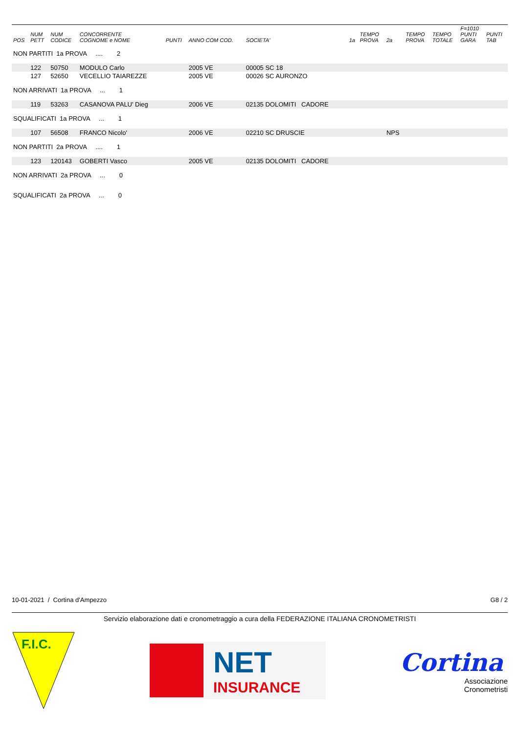| POS | NUM PETT | NUM CODICE | CONCORRENTE COGNOME e NOME | PUNTI | ANNO COM COD. | SOCIETA' | 1a | TEMPO PROVA | 2a | TEMPO PROVA | TEMPO TOTALE | F=1010 PUNTI GARA | PUNTI TAB |
| --- | --- | --- | --- | --- | --- | --- | --- | --- | --- | --- | --- | --- | --- |
| NON PARTITI 1a PROVA .... 2 | | | | | | | | | | | | | |
| | 122 | 50750 | MODULO Carlo | | 2005 VE | 00005 SC 18 | | | | | | | |
| | 127 | 52650 | VECELLIO TAIAREZZE | | 2005 VE | 00026 SC AURONZO | | | | | | | |
| NON ARRIVATI 1a PROVA ... 1 | | | | | | | | | | | | | |
| | 119 | 53263 | CASANOVA PALU' Dieg | | 2006 VE | 02135 DOLOMITI CADORE | | | | | | | |
| SQUALIFICATI 1a PROVA ... 1 | | | | | | | | | | | | | |
| | 107 | 56508 | FRANCO Nicolo' | | 2006 VE | 02210 SC DRUSCIE | | | NPS | | | | |
| NON PARTITI 2a PROVA .... 1 | | | | | | | | | | | | | |
| | 123 | 120143 | GOBERTI Vasco | | 2005 VE | 02135 DOLOMITI CADORE | | | | | | | |
| NON ARRIVATI 2a PROVA ... 0 | | | | | | | | | | | | | |
| SQUALIFICATI 2a PROVA ... 0 | | | | | | | | | | | | | |
10-01-2021 / Cortina d'Ampezzo G8 / 2
Servizio elaborazione dati e cronometraggio a cura della FEDERAZIONE ITALIANA CRONOMETRISTI
F.I.C.
NET
INSURANCE
Cortina
Associazione
Cronometristi